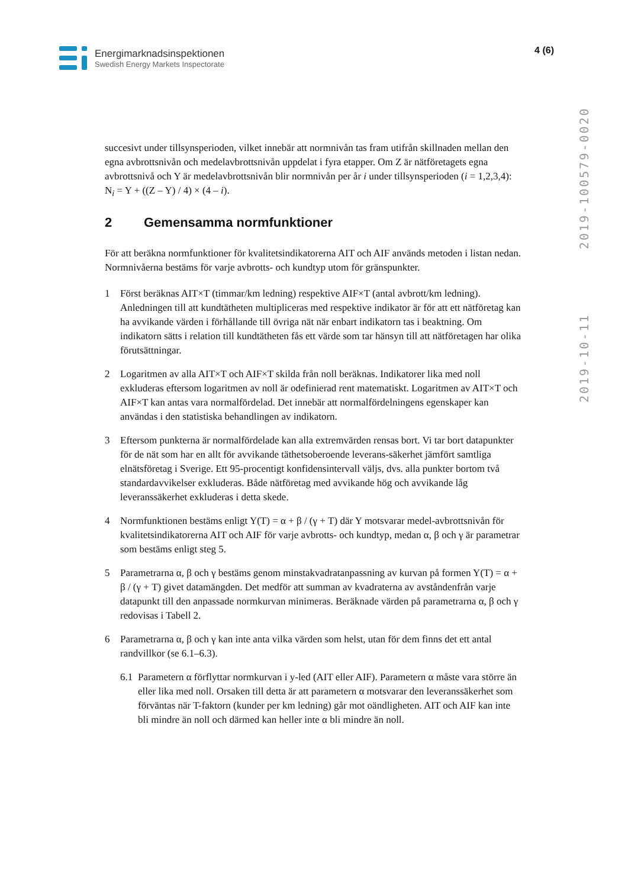Energimarknadsinspektionen
Swedish Energy Markets Inspectorate
4 (6)
2019-10-11 2019-100579-0020
succesivt under tillsynsperioden, vilket innebär att normnivån tas fram utifrån skillnaden mellan den egna avbrottsnivån och medelavbrottsnivån uppdelat i fyra etapper. Om Z är nätföretagets egna avbrottsnivå och Y är medelavbrottsnivån blir normnivån per år i under tillsynsperioden (i = 1,2,3,4):
N<sub>i</sub> = Y + ((Z – Y) / 4) × (4 – i).
2 Gemensamma normfunktioner
För att beräkna normfunktioner för kvalitetsindikatorerna AIT och AIF används metoden i listan nedan. Normnivåerna bestäms för varje avbrotts- och kundtyp utom för gränspunkter.
1 Först beräknas AIT×T (timmar/km ledning) respektive AIF×T (antal avbrott/km ledning). Anledningen till att kundtätheten multipliceras med respektive indikator är för att ett nätföretag kan ha avvikande värden i förhållande till övriga nät när enbart indikatorn tas i beaktning. Om indikatorn sätts i relation till kundtätheten fås ett värde som tar hänsyn till att nätföretagen har olika förutsättningar.
2 Logaritmen av alla AIT×T och AIF×T skilda från noll beräknas. Indikatorer lika med noll exkluderas eftersom logaritmen av noll är odefinierad rent matematiskt. Logaritmen av AIT×T och AIF×T kan antas vara normalfördelad. Det innebär att normalfördelningens egenskaper kan användas i den statistiska behandlingen av indikatorn.
3 Eftersom punkterna är normalfördelade kan alla extremvärden rensas bort. Vi tar bort datapunkter för de nät som har en allt för avvikande täthetsoberoende leverans-säkerhet jämfört samtliga elnätsföretag i Sverige. Ett 95-procentigt konfidensintervall väljs, dvs. alla punkter bortom två standardavvikelser exkluderas. Både nätföretag med avvikande hög och avvikande låg leveranssäkerhet exkluderas i detta skede.
4 Normfunktionen bestäms enligt Y(T) = α + β / (γ + T) där Y motsvarar medel-avbrottsnivån för kvalitetsindikatorerna AIT och AIF för varje avbrotts- och kundtyp, medan α, β och γ är parametrar som bestäms enligt steg 5.
5 Parametrarna α, β och γ bestäms genom minstakvadratanpassning av kurvan på formen Y(T) = α + β / (γ + T) givet datamängden. Det medför att summan av kvadraterna av avståndenfrån varje datapunkt till den anpassade normkurvan minimeras. Beräknade värden på parametrarna α, β och γ redovisas i Tabell 2.
6 Parametrarna α, β och γ kan inte anta vilka värden som helst, utan för dem finns det ett antal randvillkor (se 6.1–6.3).
6.1 Parametern α förflyttar normkurvan i y-led (AIT eller AIF). Parametern α måste vara större än eller lika med noll. Orsaken till detta är att parametern α motsvarar den leveranssäkerhet som förväntas när T-faktorn (kunder per km ledning) går mot oändligheten. AIT och AIF kan inte bli mindre än noll och därmed kan heller inte α bli mindre än noll.